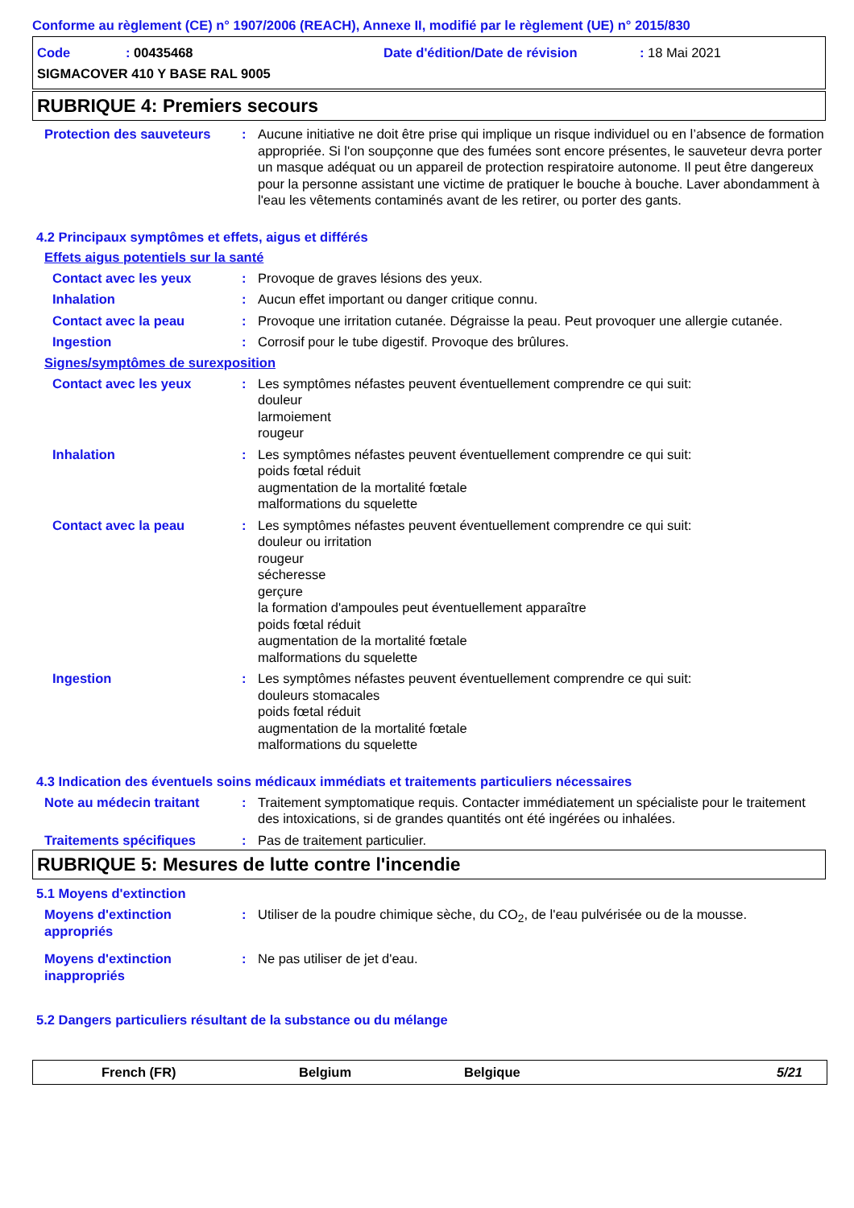Conforme au règlement (CE) n° 1907/2006 (REACH), Annexe II, modifié par le règlement (UE) n° 2015/830
Code: 00435468 Date d'édition/Date de révision: 18 Mai 2021
SIGMACOVER 410 Y BASE RAL 9005
RUBRIQUE 4: Premiers secours
Protection des sauveteurs
: Aucune initiative ne doit être prise qui implique un risque individuel ou en l’absence de formation appropriée. Si l'on soupçonne que des fumées sont encore présentes, le sauveteur devra porter un masque adéquat ou un appareil de protection respiratoire autonome. Il peut être dangereux pour la personne assistant une victime de pratiquer le bouche à bouche. Laver abondamment à l'eau les vêtements contaminés avant de les retirer, ou porter des gants.
4.2 Principaux symptômes et effets, aigus et différés
Effets aigus potentiels sur la santé
Contact avec les yeux : Provoque de graves lésions des yeux.
Inhalation : Aucun effet important ou danger critique connu.
Contact avec la peau : Provoque une irritation cutanée. Dégraisse la peau. Peut provoquer une allergie cutanée.
Ingestion : Corrosif pour le tube digestif. Provoque des brûlures.
Signes/symptômes de surexposition
Contact avec les yeux : Les symptômes néfastes peuvent éventuellement comprendre ce qui suit:
douleur
larmoiement
rougeur
Inhalation : Les symptômes néfastes peuvent éventuellement comprendre ce qui suit:
poids fœtal réduit
augmentation de la mortalité fœtale
malformations du squelette
Contact avec la peau : Les symptômes néfastes peuvent éventuellement comprendre ce qui suit:
douleur ou irritation
rougeur
sécheresse
gerçure
la formation d'ampoules peut éventuellement apparaître
poids fœtal réduit
augmentation de la mortalité fœtale
malformations du squelette
Ingestion : Les symptômes néfastes peuvent éventuellement comprendre ce qui suit:
douleurs stomacales
poids fœtal réduit
augmentation de la mortalité fœtale
malformations du squelette
4.3 Indication des éventuels soins médicaux immédiats et traitements particuliers nécessaires
Note au médecin traitant : Traitement symptomatique requis. Contacter immédiatement un spécialiste pour le traitement des intoxications, si de grandes quantités ont été ingérées ou inhalées.
Traitements spécifiques : Pas de traitement particulier.
RUBRIQUE 5: Mesures de lutte contre l'incendie
5.1 Moyens d'extinction
Moyens d'extinction appropriés
: Utiliser de la poudre chimique sèche, du CO<sub>2</sub>, de l'eau pulvérisée ou de la mousse.
Moyens d'extinction inappropriés
: Ne pas utiliser de jet d'eau.
5.2 Dangers particuliers résultant de la substance ou du mélange
French (FR) Belgium Belgique 5/21